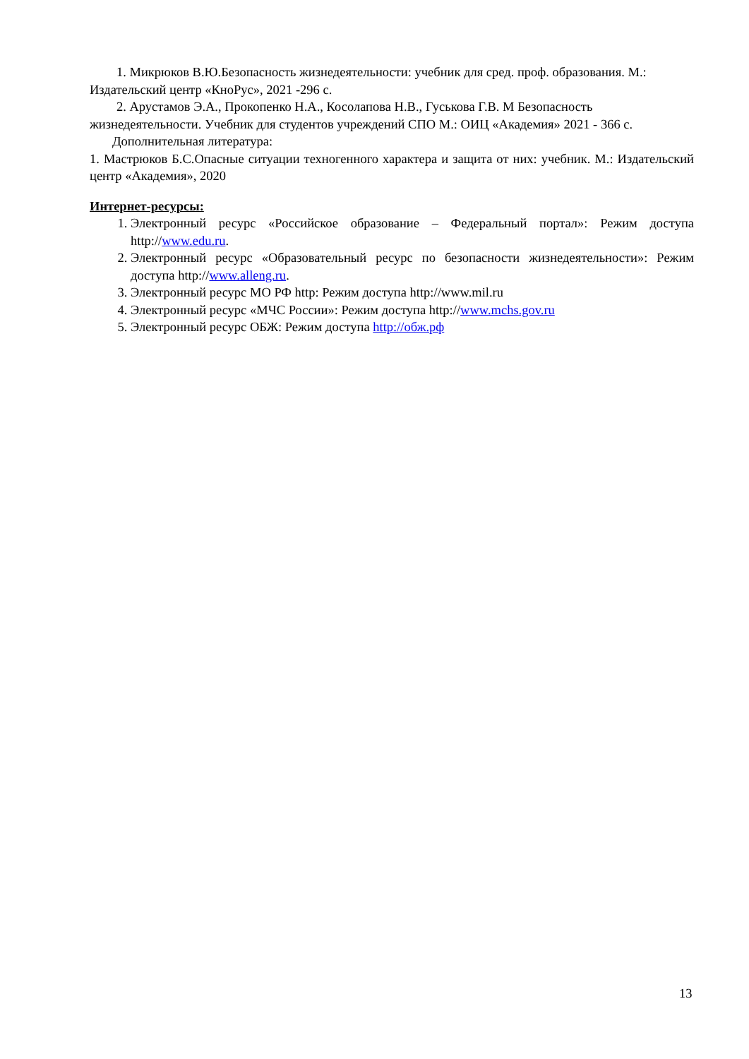1. Микрюков В.Ю.Безопасность жизнедеятельности: учебник для сред. проф. образования. М.: Издательский центр «КноРус», 2021 -296 с.
2. Арустамов Э.А., Прокопенко Н.А., Косолапова Н.В., Гуськова Г.В. М Безопасность жизнедеятельности. Учебник для студентов учреждений СПО М.: ОИЦ «Академия» 2021 - 366 с.
Дополнительная литература:
1. Мастрюков Б.С.Опасные ситуации техногенного характера и защита от них: учебник. М.: Издательский центр «Академия», 2020
Интернет-ресурсы:
1. Электронный ресурс «Российское образование – Федеральный портал»: Режим доступа http://www.edu.ru.
2. Электронный ресурс «Образовательный ресурс по безопасности жизнедеятельности»: Режим доступа http://www.alleng.ru.
3. Электронный ресурс МО РФ http: Режим доступа http://www.mil.ru
4. Электронный ресурс «МЧС России»: Режим доступа http://www.mchs.gov.ru
5. Электронный ресурс ОБЖ: Режим доступа http://обж.рф
13